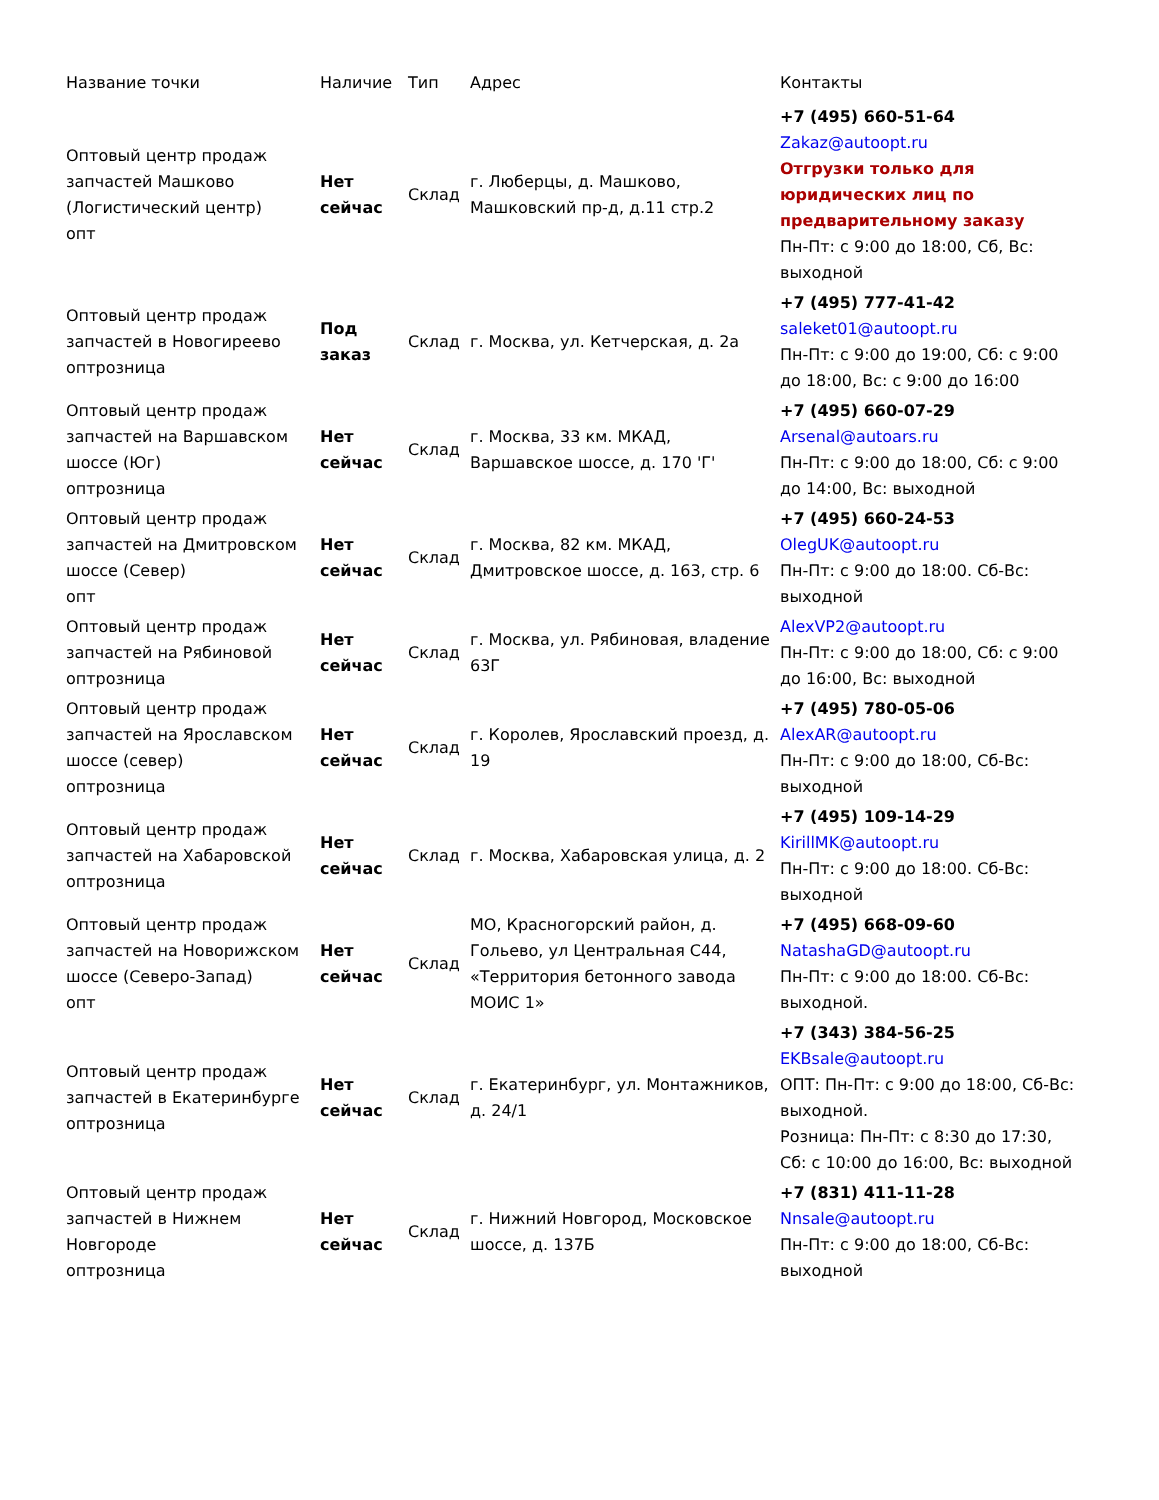| Название точки | Наличие | Тип | Адрес | Контакты |
| --- | --- | --- | --- | --- |
| Оптовый центр продаж запчастей Машково (Логистический центр) опт | Нет сейчас | Склад | г. Люберцы, д. Машково, Машковский пр-д, д.11 стр.2 | +7 (495) 660-51-64 Zakaz@autoopt.ru Отгрузки только для юридических лиц по предварительному заказу Пн-Пт: с 9:00 до 18:00, Сб, Вс: выходной |
| Оптовый центр продаж запчастей в Новогиреево оптрозница | Под заказ | Склад | г. Москва, ул. Кетчерская, д. 2а | +7 (495) 777-41-42 saleket01@autoopt.ru Пн-Пт: с 9:00 до 19:00, Сб: с 9:00 до 18:00, Вс: с 9:00 до 16:00 |
| Оптовый центр продаж запчастей на Варшавском шоссе (Юг) оптрозница | Нет сейчас | Склад | г. Москва, 33 км. МКАД, Варшавское шоссе, д. 170 'Г' | +7 (495) 660-07-29 Arsenal@autoars.ru Пн-Пт: с 9:00 до 18:00, Сб: с 9:00 до 14:00, Вс: выходной |
| Оптовый центр продаж запчастей на Дмитровском шоссе (Север) опт | Нет сейчас | Склад | г. Москва, 82 км. МКАД, Дмитровское шоссе, д. 163, стр. 6 | +7 (495) 660-24-53 OlegUK@autoopt.ru Пн-Пт: с 9:00 до 18:00. Сб-Вс: выходной |
| Оптовый центр продаж запчастей на Рябиновой оптрозница | Нет сейчас | Склад | г. Москва, ул. Рябиновая, владение 63Г | AlexVP2@autoopt.ru Пн-Пт: с 9:00 до 18:00, Сб: с 9:00 до 16:00, Вс: выходной |
| Оптовый центр продаж запчастей на Ярославском шоссе (север) оптрозница | Нет сейчас | Склад | г. Королев, Ярославский проезд, д. 19 | +7 (495) 780-05-06 AlexAR@autoopt.ru Пн-Пт: с 9:00 до 18:00, Сб-Вс: выходной |
| Оптовый центр продаж запчастей на Хабаровской оптрозница | Нет сейчас | Склад | г. Москва, Хабаровская улица, д. 2 | +7 (495) 109-14-29 KirillMK@autoopt.ru Пн-Пт: с 9:00 до 18:00. Сб-Вс: выходной |
| Оптовый центр продаж запчастей на Новорижском шоссе (Северо-Запад) опт | Нет сейчас | Склад | МО, Красногорский район, д. Гольево, ул Центральная С44, «Территория бетонного завода МОИС 1» | +7 (495) 668-09-60 NatashaGD@autoopt.ru Пн-Пт: с 9:00 до 18:00. Сб-Вс: выходной. |
| Оптовый центр продаж запчастей в Екатеринбурге оптрозница | Нет сейчас | Склад | г. Екатеринбург, ул. Монтажников, д. 24/1 | +7 (343) 384-56-25 EKBsale@autoopt.ru ОПТ: Пн-Пт: с 9:00 до 18:00, Сб-Вс: выходной. Розница: Пн-Пт: с 8:30 до 17:30, Сб: с 10:00 до 16:00, Вс: выходной |
| Оптовый центр продаж запчастей в Нижнем Новгороде оптрозница | Нет сейчас | Склад | г. Нижний Новгород, Московское шоссе, д. 137Б | +7 (831) 411-11-28 Nnsale@autoopt.ru Пн-Пт: с 9:00 до 18:00, Сб-Вс: выходной |